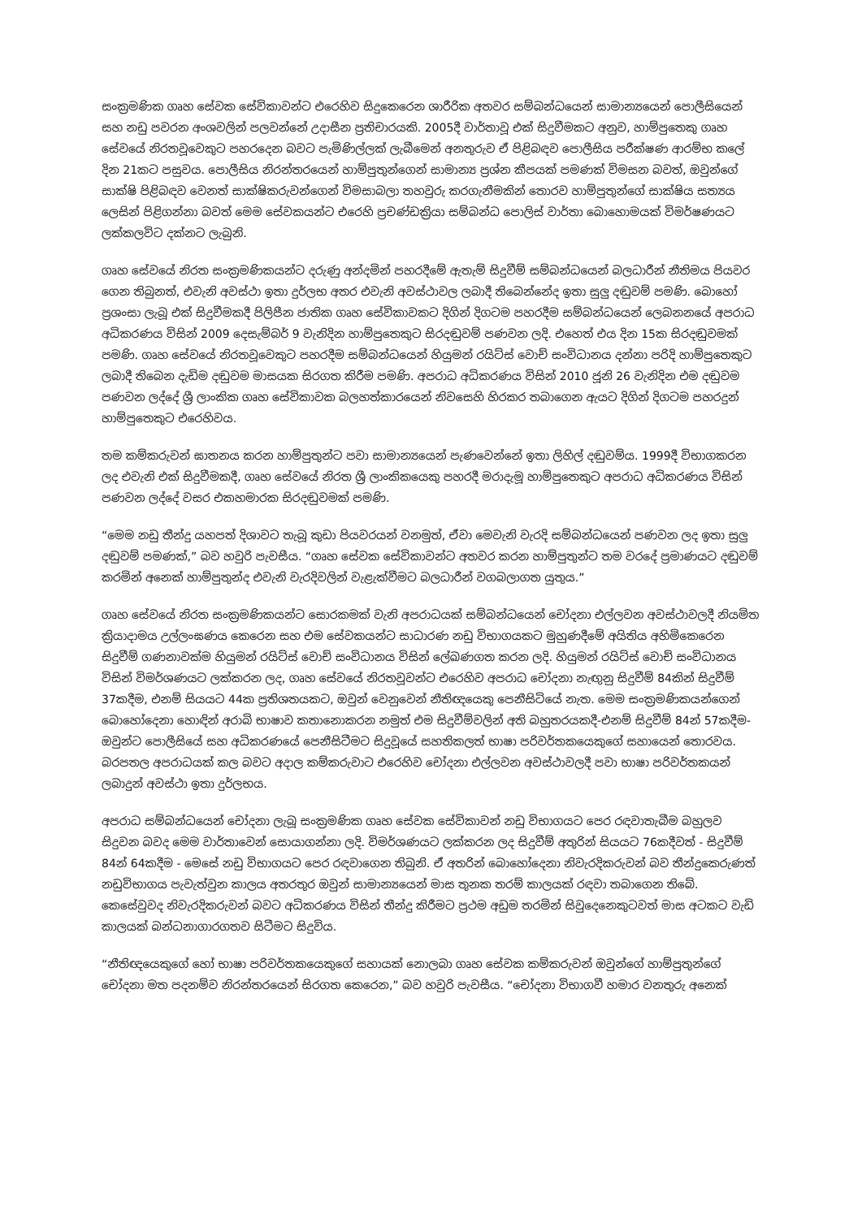සංක්‍රමණික ගෘහ සේවක සේවිකාවන්ට එරෙහිව සිදුකෙරෙන ශාරීරික අතවර සම්බන්ධයෙන් සාමාන්‍යයෙන් පොලීසියෙන් සහ නඩු පවරන අංශවලින් පලවන්නේ උදාසීන ප්‍රතිචාරයකි. 2005දී වාර්තාවූ එක් සිදුවීමකට අනුව, හාම්පුතෙකු ගෘහ සේවයේ නිරතවූවෙකුට පහරදෙන බවට පැමිණිල්ලක් ලැබීමෙන් අනතුරුව ඒ පිළිබඳව පොලීසිය පරීක්ෂණ ආරම්භ කලේ දින 21කට පසුවය. පොලීසිය නිරන්තරයෙන් හාම්පුතුන්ගෙන් සාමාන්‍ය ප්‍රශ්න කීපයක් පමණක් විමසන බවත්, ඔවුන්ගේ සාක්ෂි පිළිබඳව වෙනත් සාක්ෂිකරුවන්ගෙන් විමසාබලා තහවුරු කරගැනීමකින් තොරව හාම්පුතුන්ගේ සාක්ෂිය සත්‍යය ලෙසින් පිළිගන්නා බවත් මෙම සේවකයන්ට එරෙහි ප්‍රචණ්ඩක්‍රියා සම්බන්ධ පොලිස් වාර්තා බොහොමයක් විමර්ෂණයට ලක්කලවිට දක්නට ලැබුනි.
ගෘහ සේවයේ නිරත සංක්‍රමණිකයන්ට දරුණු අන්දමින් පහරදීමේ ඇතැම් සිදුවීම් සම්බන්ධයෙන් බලධාරීන් නීතිමය පියවර ගෙන තිබුනත්, එවැනි අවස්ථා ඉතා දුර්ලභ අතර එවැනි අවස්ථාවල ලබාදී තිබෙන්නේද ඉතා සුලු දඬුවම් පමණි. බොහෝ ප්‍රශංසා ලැබූ එක් සිදුවීමකදී පිලිපීන ජාතික ගෘහ සේවිකාවකට දිගින් දිගටම පහරදීම සම්බන්ධයෙන් ලෙබනනයේ අපරාධ අධිකරණය විසින් 2009 දෙසැම්බර් 9 වැනිදින හාම්පුතෙකුට සිරදඬුවම් පණවන ලදි. එහෙත් එය දින 15ක සිරදඬුවමක් පමණි. ගෘහ සේවයේ නිරතවූවෙකුට පහරදීම සම්බන්ධයෙන් හියුමන් රයිට්ස් වොච් සංවිධානය දන්නා පරිදි හාම්පුතෙකුට ලබාදී තිබෙන දැඩිම දඬුවම මාසයක සිරගත කිරීම පමණි. අපරාධ අධිකරණය විසින් 2010 ජූනි 26 වැනිදින එම දඬුවම පණවන ලද්දේ ශ්‍රී ලාංකික ගෘහ සේවිකාවක බලහත්කාරයෙන් නිවසෙහි හිරකර තබාගෙන ඇයට දිගින් දිගටම පහරදුන් හාම්පුතෙකුට එරෙහිවය.
තම කම්කරුවන් ඝාතනය කරන හාම්පුතුන්ට පවා සාමාන්‍යයෙන් පැණවෙන්නේ ඉතා ලිහිල් දඬුවම්ය. 1999දී විභාගකරන ලද එවැනි එක් සිදුවීමකදී, ගෘහ සේවයේ නිරත ශ්‍රී ලාංකිකයෙකු පහරදී මරාදැමූ හාම්පුතෙකුට අපරාධ අධිකරණය විසින් පණවන ලද්දේ වසර එකහමාරක සිරදඬුවමක් පමණි.
“මෙම නඩු තීන්දු යහපත් දිශාවට තැබූ කුඩා පියවරයන් වනමුත්, ඒවා මෙවැනි වැරදි සම්බන්ධයෙන් පණවන ලද ඉතා සුලු දඬුවම් පමණක්,” බව හවුරි පැවසීය. “ගෘහ සේවක සේවිකාවන්ට අතවර කරන හාම්පුතුන්ට තම වරදේ ප්‍රමාණයට දඬුවම් කරමින් අනෙක් හාම්පුතුන්ද එවැනි වැරදිවලින් වැළැක්වීමට බලධාරීන් වගබලාගත යුතුය.”
ගෘහ සේවයේ නිරත සංක්‍රමණිකයන්ට සොරකමක් වැනි අපරාධයක් සම්බන්ධයෙන් චෝදනා එල්ලවන අවස්ථාවලදී නියමිත ක්‍රියාදාමය උල්ලංඝණය කෙරෙන සහ එම සේවකයන්ට සාධාරණ නඩු විභාගයකට මුහුණදීමේ අයිතිය අහිමිකෙරෙන සිදුවීම් ගණනාවක්ම හියුමන් රයිට්ස් වොච් සංවිධානය විසින් ලේඛණගත කරන ලදි. හියුමන් රයිට්ස් වොච් සංවිධානය විසින් විමර්ශණයට ලක්කරන ලද, ගෘහ සේවයේ නිරතවූවන්ට එරෙහිව අපරාධ චෝදනා නැඟුනු සිදුවීම් 84කින් සිදුවීම් 37කදීම, එනම් සියයට 44ක ප්‍රතිශතයකට, ඔවුන් වෙනුවෙන් නීතිඥයෙකු පෙනීසිටියේ නැත. මෙම සංක්‍රමණිකයන්ගෙන් බොහෝදෙනා හොඳින් අරාබි භාෂාව කතානොකරන නමුත් එම සිදුවීම්වලින් අති බහුතරයකදී-එනම් සිදුවීම් 84න් 57කදීම- ඔවුන්ට පොලීසියේ සහ අධිකරණයේ පෙනීසිටීමට සිදුවූයේ සහතිකලත් භාෂා පරිවර්තකයෙකුගේ සහායෙන් තොරවය. බරපතල අපරාධයක් කල බවට අදාල කම්කරුවාට එරෙහිව චෝදනා එල්ලවන අවස්ථාවලදී පවා භාෂා පරිවර්තකයන් ලබාදුන් අවස්ථා ඉතා දුර්ලභය.
අපරාධ සම්බන්ධයෙන් චෝදනා ලැබූ සංක්‍රමණික ගෘහ සේවක සේවිකාවන් නඩු විභාගයට පෙර රඳවාතැබීම බහුලව සිදුවන බවද මෙම වාර්තාවෙන් සොයාගන්නා ලදි. විමර්ශණයට ලක්කරන ලද සිදුවීම් අතුරින් සියයට 76කදීවත් - සිදුවීම් 84න් 64කදීම - මෙසේ නඩු විභාගයට පෙර රඳවාගෙන තිබුනි. ඒ අතරින් බොහෝදෙනා නිවැරදිකරුවන් බව තීන්දුකෙරුණත් නඩුවිභාගය පැවැත්වුන කාලය අතරතුර ඔවුන් සාමාන්‍යයෙන් මාස තුනක තරම් කාලයක් රඳවා තබාගෙන තිබේ. කෙසේවුවද නිවැරදිකරුවන් බවට අධිකරණය විසින් තීන්දු කිරීමට ප්‍රථම අඩුම තරමින් සිවුදෙනෙකුටවත් මාස අටකට වැඩි කාලයක් බන්ධනාගාරගතව සිටීමට සිදුවිය.
“නීතිඥයෙකුගේ හෝ භාෂා පරිවර්තකයෙකුගේ සහායක් නොලබා ගෘහ සේවක කම්කරුවන් ඔවුන්ගේ හාම්පුතුන්ගේ චෝදනා මත පදනම්ව නිරන්තරයෙන් සිරගත කෙරෙන,” බව හවුරි පැවසීය. “චෝදනා විභාගවී හමාර වනතුරු අනෙක්